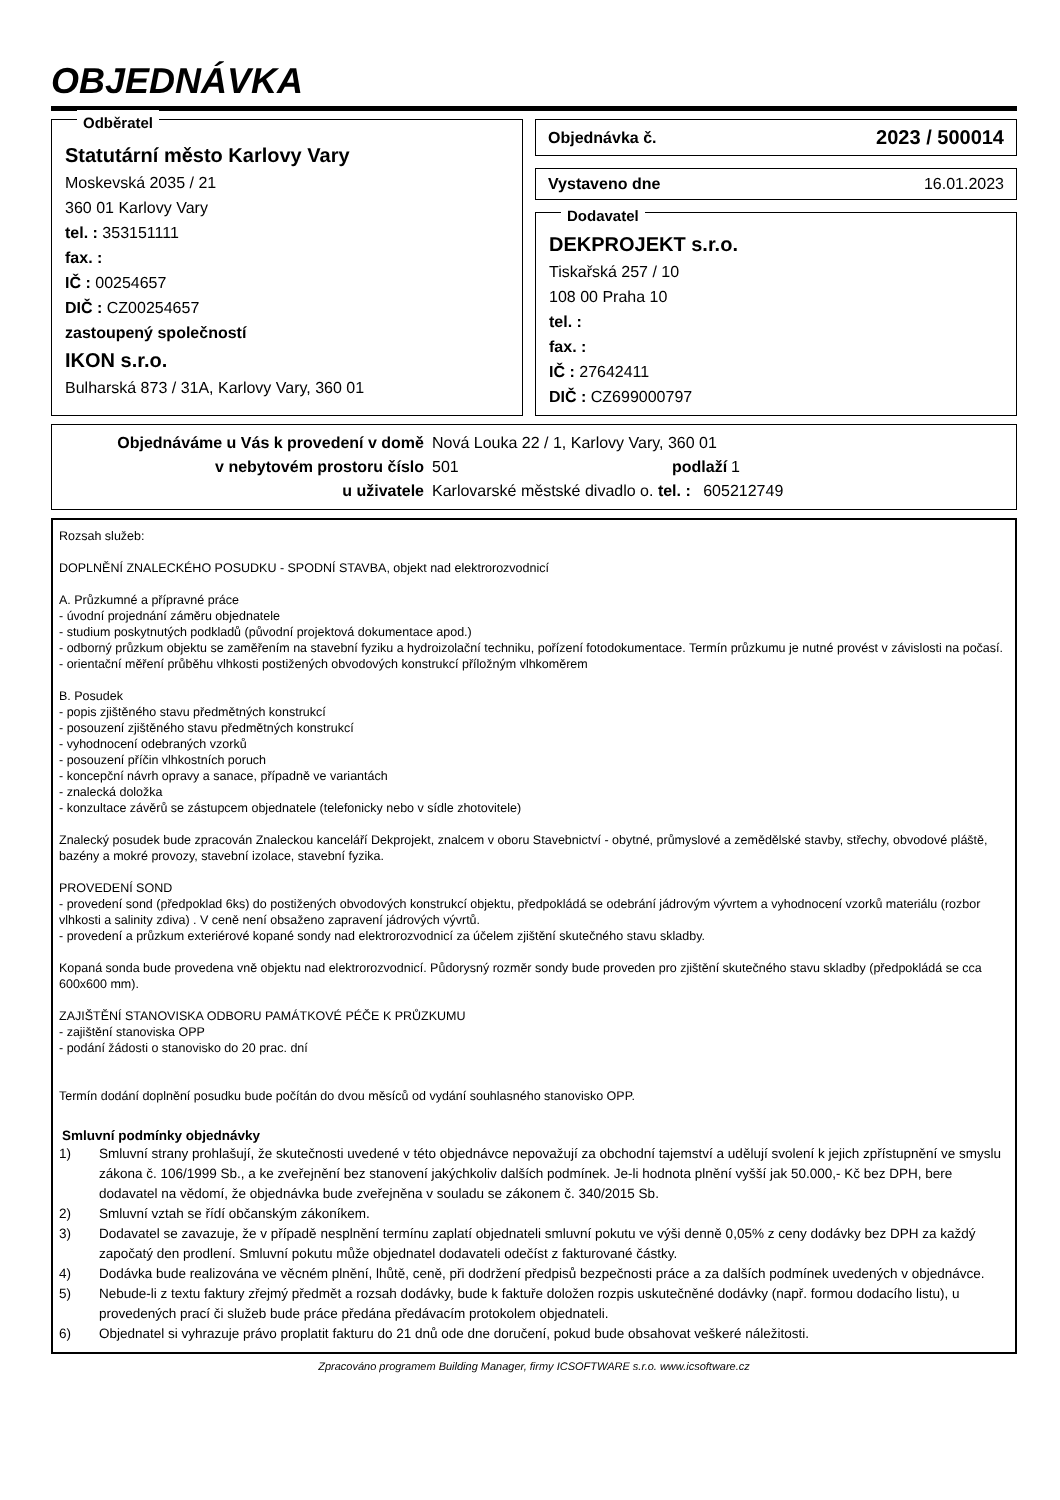OBJEDNÁVKA
Odběratel
Statutární město Karlovy Vary
Moskevská 2035 / 21
360 01 Karlovy Vary
tel. : 353151111
fax. :
IČ : 00254657
DIČ : CZ00254657
zastoupený společností
IKON s.r.o.
Bulharská 873 / 31A, Karlovy Vary, 360 01
Objednávka č. 2023 / 500014
Vystaveno dne 16.01.2023
Dodavatel
DEKPROJEKT s.r.o.
Tiskařská 257 / 10
108 00 Praha 10
tel. :
fax. :
IČ : 27642411
DIČ : CZ699000797
Objednáváme u Vás k provedení v domě Nová Louka 22 / 1, Karlovy Vary, 360 01
v nebytovém prostoru číslo 501 podlaží 1
u uživatele Karlovarské městské divadlo o. tel. : 605212749
Rozsah služeb:
DOPLNĚNÍ ZNALECKÉHO POSUDKU - SPODNÍ STAVBA, objekt nad elektrorozvodnicí
A. Průzkumné a přípravné práce
- úvodní projednání záměru objednatele
- studium poskytnutých podkladů (původní projektová dokumentace apod.)
- odborný průzkum objektu se zaměřením na stavební fyziku a hydroizolační techniku, pořízení fotodokumentace. Termín průzkumu je nutné provést v závislosti na počasí.
- orientační měření průběhu vlhkosti postižených obvodových konstrukcí příložným vlhkoměrem
B. Posudek
- popis zjištěného stavu předmětných konstrukcí
- posouzení zjištěného stavu předmětných konstrukcí
- vyhodnocení odebraných vzorků
- posouzení příčin vlhkostních poruch
- koncepční návrh opravy a sanace, případně ve variantách
- znalecká doložka
- konzultace závěrů se zástupcem objednatele (telefonicky nebo v sídle zhotovitele)
Znalecký posudek bude zpracován Znaleckou kanceláří Dekprojekt, znalcem v oboru Stavebnictví - obytné, průmyslové a zemědělské stavby, střechy, obvodové pláště, bazény a mokré provozy, stavební izolace, stavební fyzika.
PROVEDENÍ SOND
- provedení sond (předpoklad 6ks) do postižených obvodových konstrukcí objektu, předpokládá se odebrání jádrovým vývrtem a vyhodnocení vzorků materiálu (rozbor vlhkosti a salinity zdiva) . V ceně není obsaženo zapravení jádrových vývrtů.
- provedení a průzkum exteriérové kopané sondy nad elektrorozvodnicí za účelem zjištění skutečného stavu skladby.
Kopaná sonda bude provedena vně objektu nad elektrorozvodnicí. Půdorysný rozměr sondy bude proveden pro zjištění skutečného stavu skladby (předpokládá se cca 600x600 mm).
ZAJIŠTĚNÍ STANOVISKA ODBORU PAMÁTKOVÉ PÉČE K PRŮZKUMU
- zajištění stanoviska OPP
- podání žádosti o stanovisko do 20 prac. dní
Termín dodání doplnění posudku bude počítán do dvou měsíců od vydání souhlasného stanovisko OPP.
Smluvní podmínky objednávky
1) Smluvní strany prohlašují, že skutečnosti uvedené v této objednávce nepovažují za obchodní tajemství a udělují svolení k jejich zpřístupnění ve smyslu zákona č. 106/1999 Sb., a ke zveřejnění bez stanovení jakýchkoliv dalších podmínek. Je-li hodnota plnění vyšší jak 50.000,- Kč bez DPH, bere dodavatel na vědomí, že objednávka bude zveřejněna v souladu se zákonem č. 340/2015 Sb.
2) Smluvní vztah se řídí občanským zákoníkem.
3) Dodavatel se zavazuje, že v případě nesplnění termínu zaplatí objednateli smluvní pokutu ve výši denně 0,05% z ceny dodávky bez DPH za každý započatý den prodlení. Smluvní pokutu může objednatel dodavateli odečíst z fakturované částky.
4) Dodávka bude realizována ve věcném plnění, lhůtě, ceně, při dodržení předpisů bezpečnosti práce a za dalších podmínek uvedených v objednávce.
5) Nebude-li z textu faktury zřejmý předmět a rozsah dodávky, bude k faktuře doložen rozpis uskutečněné dodávky (např. formou dodacího listu), u provedených prací či služeb bude práce předána předávacím protokolem objednateli.
6) Objednatel si vyhrazuje právo proplatit fakturu do 21 dnů ode dne doručení, pokud bude obsahovat veškeré náležitosti.
Zpracováno programem Building Manager, firmy ICSOFTWARE s.r.o. www.icsoftware.cz